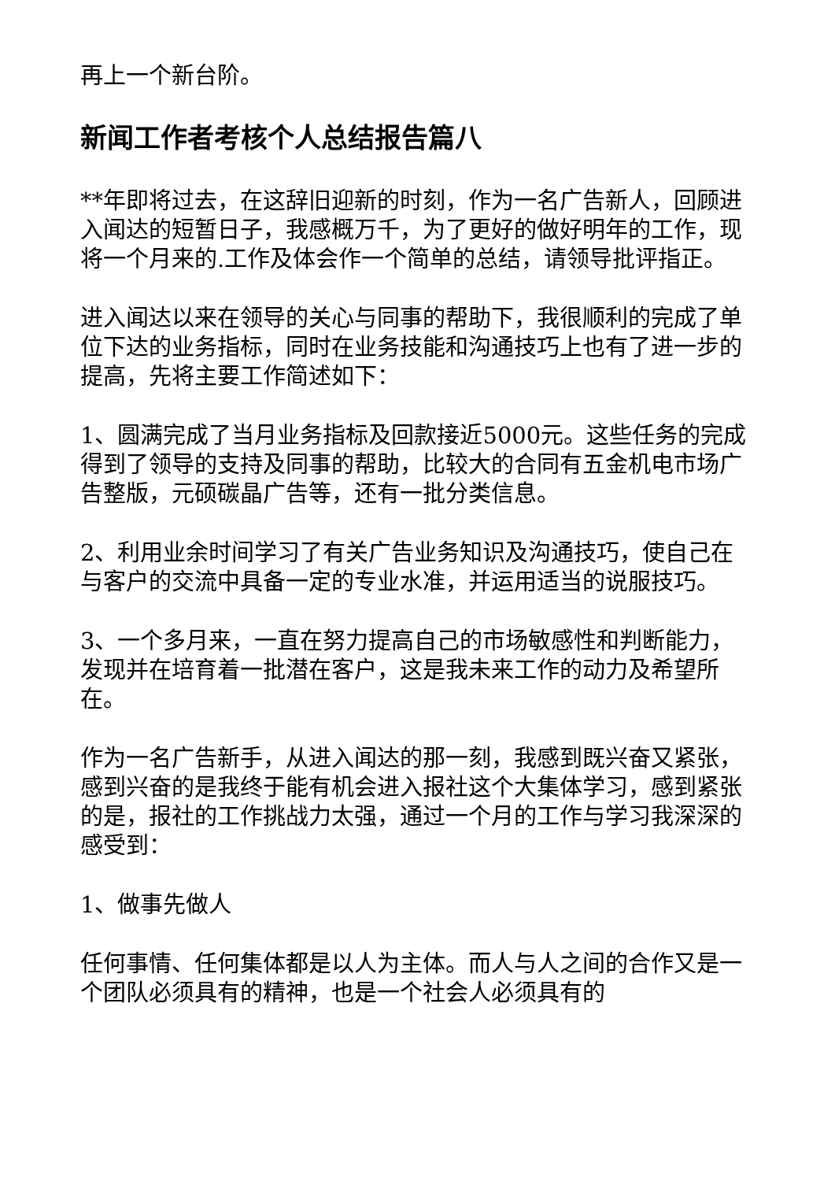再上一个新台阶。
新闻工作者考核个人总结报告篇八
**年即将过去，在这辞旧迎新的时刻，作为一名广告新人，回顾进入闻达的短暂日子，我感概万千，为了更好的做好明年的工作，现将一个月来的.工作及体会作一个简单的总结，请领导批评指正。
进入闻达以来在领导的关心与同事的帮助下，我很顺利的完成了单位下达的业务指标，同时在业务技能和沟通技巧上也有了进一步的提高，先将主要工作简述如下：
1、圆满完成了当月业务指标及回款接近5000元。这些任务的完成得到了领导的支持及同事的帮助，比较大的合同有五金机电市场广告整版，元硕碳晶广告等，还有一批分类信息。
2、利用业余时间学习了有关广告业务知识及沟通技巧，使自己在与客户的交流中具备一定的专业水准，并运用适当的说服技巧。
3、一个多月来，一直在努力提高自己的市场敏感性和判断能力，发现并在培育着一批潜在客户，这是我未来工作的动力及希望所在。
作为一名广告新手，从进入闻达的那一刻，我感到既兴奋又紧张，感到兴奋的是我终于能有机会进入报社这个大集体学习，感到紧张的是，报社的工作挑战力太强，通过一个月的工作与学习我深深的感受到：
1、做事先做人
任何事情、任何集体都是以人为主体。而人与人之间的合作又是一个团队必须具有的精神，也是一个社会人必须具有的